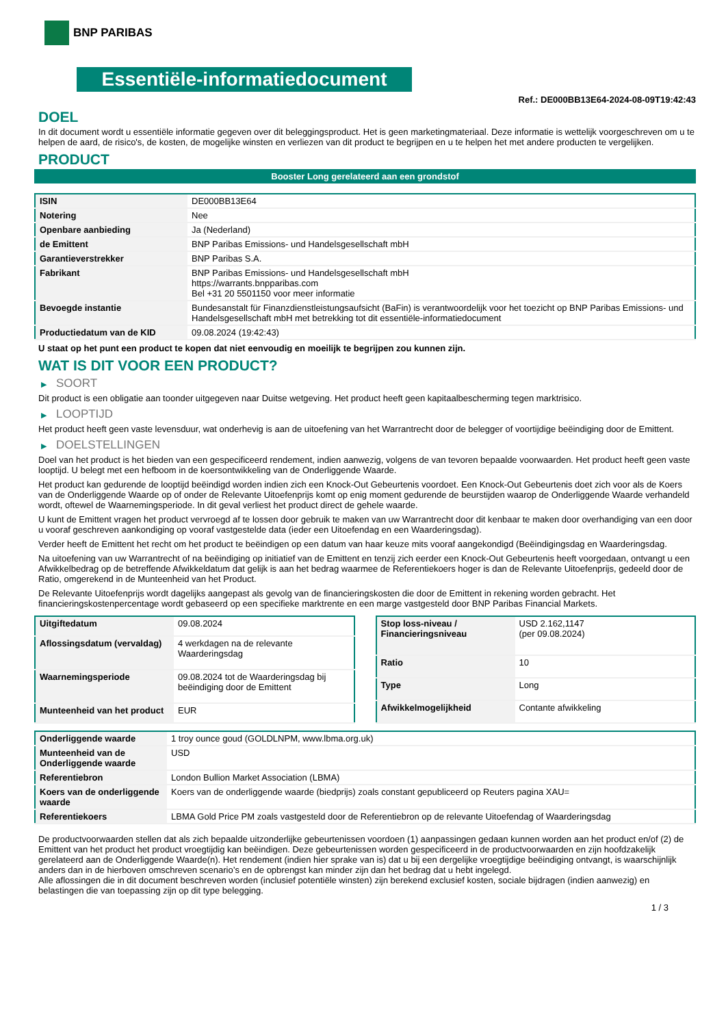BNP PARIBAS
Essentiële-informatiedocument
Ref.: DE000BB13E64-2024-08-09T19:42:43
DOEL
In dit document wordt u essentiële informatie gegeven over dit beleggingsproduct. Het is geen marketingmateriaal. Deze informatie is wettelijk voorgeschreven om u te helpen de aard, de risico's, de kosten, de mogelijke winsten en verliezen van dit product te begrijpen en u te helpen het met andere producten te vergelijken.
PRODUCT
Booster Long gerelateerd aan een grondstof
| ISIN | DE000BB13E64 |
| Notering | Nee |
| Openbare aanbieding | Ja (Nederland) |
| de Emittent | BNP Paribas Emissions- und Handelsgesellschaft mbH |
| Garantieverstrekker | BNP Paribas S.A. |
| Fabrikant | BNP Paribas Emissions- und Handelsgesellschaft mbH https://warrants.bnpparibas.com Bel +31 20 5501150 voor meer informatie |
| Bevoegde instantie | Bundesanstalt für Finanzdienstleistungsaufsicht (BaFin) is verantwoordelijk voor het toezicht op BNP Paribas Emissions- und Handelsgesellschaft mbH met betrekking tot dit essentiële-informatiedocument |
| Productiedatum van de KID | 09.08.2024 (19:42:43) |
U staat op het punt een product te kopen dat niet eenvoudig en moeilijk te begrijpen zou kunnen zijn.
WAT IS DIT VOOR EEN PRODUCT?
▶ SOORT
Dit product is een obligatie aan toonder uitgegeven naar Duitse wetgeving. Het product heeft geen kapitaalbescherming tegen marktrisico.
▶ LOOPTIJD
Het product heeft geen vaste levensduur, wat onderhevig is aan de uitoefening van het Warrantrecht door de belegger of voortijdige beëindiging door de Emittent.
▶ DOELSTELLINGEN
Doel van het product is het bieden van een gespecificeerd rendement, indien aanwezig, volgens de van tevoren bepaalde voorwaarden. Het product heeft geen vaste looptijd. U belegt met een hefboom in de koersontwikkeling van de Onderliggende Waarde.
Het product kan gedurende de looptijd beëindigd worden indien zich een Knock-Out Gebeurtenis voordoet. Een Knock-Out Gebeurtenis doet zich voor als de Koers van de Onderliggende Waarde op of onder de Relevante Uitoefenprijs komt op enig moment gedurende de beurstijden waarop de Onderliggende Waarde verhandeld wordt, oftewel de Waarnemingsperiode. In dit geval verliest het product direct de gehele waarde.
U kunt de Emittent vragen het product vervroegd af te lossen door gebruik te maken van uw Warrantrecht door dit kenbaar te maken door overhandiging van een door u vooraf geschreven aankondiging op vooraf vastgestelde data (ieder een Uitoefendag en een Waarderingsdag).
Verder heeft de Emittent het recht om het product te beëindigen op een datum van haar keuze mits vooraf aangekondigd (Beëindigingsdag en Waarderingsdag.
Na uitoefening van uw Warrantrecht of na beëindiging op initiatief van de Emittent en tenzij zich eerder een Knock-Out Gebeurtenis heeft voorgedaan, ontvangt u een Afwikkelbedrag op de betreffende Afwikkeldatum dat gelijk is aan het bedrag waarmee de Referentiekoers hoger is dan de Relevante Uitoefenprijs, gedeeld door de Ratio, omgerekend in de Munteenheid van het Product.
De Relevante Uitoefenprijs wordt dagelijks aangepast als gevolg van de financieringskosten die door de Emittent in rekening worden gebracht. Het financieringskostenpercentage wordt gebaseerd op een specifieke marktrente en een marge vastgesteld door BNP Paribas Financial Markets.
| Uitgiftedatum | 09.08.2024 |
| Aflossingsdatum (vervaldag) | 4 werkdagen na de relevante Waarderingsdag |
| Waarnemingsperiode | 09.08.2024 tot de Waarderingsdag bij beëindiging door de Emittent |
| Munteenheid van het product | EUR |
| Stop loss-niveau / Financieringsniveau | USD 2.162,1147 (per 09.08.2024) |
| Ratio | 10 |
| Type | Long |
| Afwikkelmogelijkheid | Contante afwikkeling |
| Onderliggende waarde | 1 troy ounce goud (GOLDLNPM, www.lbma.org.uk) |
| Munteenheid van de Onderliggende waarde | USD |
| Referentiebron | London Bullion Market Association (LBMA) |
| Koers van de onderliggende waarde | Koers van de onderliggende waarde (biedprijs) zoals constant gepubliceerd op Reuters pagina XAU= |
| Referentiekoers | LBMA Gold Price PM zoals vastgesteld door de Referentiebron op de relevante Uitoefendag of Waarderingsdag |
De productvoorwaarden stellen dat als zich bepaalde uitzonderlijke gebeurtenissen voordoen (1) aanpassingen gedaan kunnen worden aan het product en/of (2) de Emittent van het product het product vroegtijdig kan beëindigen. Deze gebeurtenissen worden gespecificeerd in de productvoorwaarden en zijn hoofdzakelijk gerelateerd aan de Onderliggende Waarde(n). Het rendement (indien hier sprake van is) dat u bij een dergelijke vroegtijdige beëindiging ontvangt, is waarschijnlijk anders dan in de hierboven omschreven scenario’s en de opbrengst kan minder zijn dan het bedrag dat u hebt ingelegd.
Alle aflossingen die in dit document beschreven worden (inclusief potentiële winsten) zijn berekend exclusief kosten, sociale bijdragen (indien aanwezig) en belastingen die van toepassing zijn op dit type belegging.
1 / 3